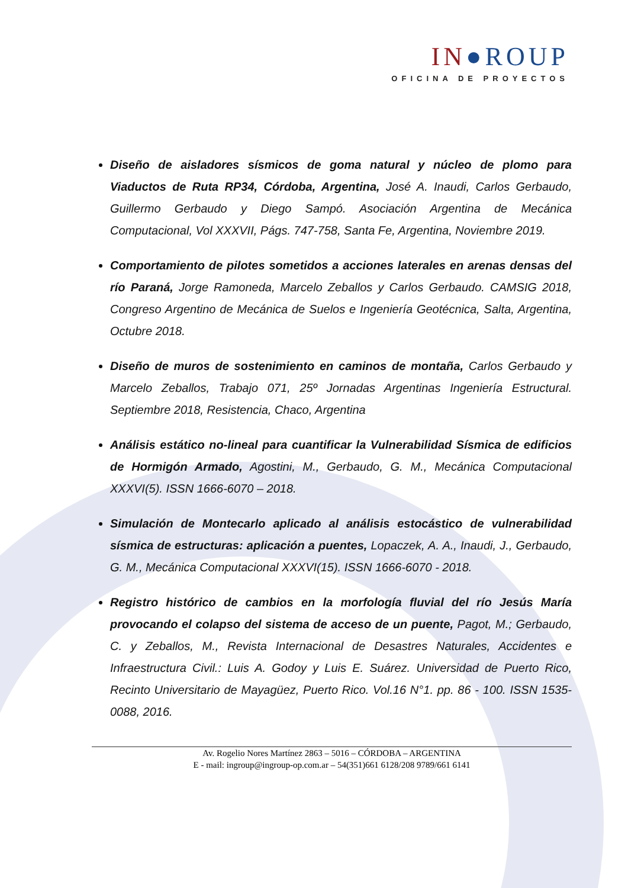IN●ROUP
OFICINA DE PROYECTOS
Diseño de aisladores sísmicos de goma natural y núcleo de plomo para Viaductos de Ruta RP34, Córdoba, Argentina, José A. Inaudi, Carlos Gerbaudo, Guillermo Gerbaudo y Diego Sampó. Asociación Argentina de Mecánica Computacional, Vol XXXVII, Págs. 747-758, Santa Fe, Argentina, Noviembre 2019.
Comportamiento de pilotes sometidos a acciones laterales en arenas densas del río Paraná, Jorge Ramoneda, Marcelo Zeballos y Carlos Gerbaudo. CAMSIG 2018, Congreso Argentino de Mecánica de Suelos e Ingeniería Geotécnica, Salta, Argentina, Octubre 2018.
Diseño de muros de sostenimiento en caminos de montaña, Carlos Gerbaudo y Marcelo Zeballos, Trabajo 071, 25º Jornadas Argentinas Ingeniería Estructural. Septiembre 2018, Resistencia, Chaco, Argentina
Análisis estático no-lineal para cuantificar la Vulnerabilidad Sísmica de edificios de Hormigón Armado, Agostini, M., Gerbaudo, G. M., Mecánica Computacional XXXVI(5). ISSN 1666-6070 – 2018.
Simulación de Montecarlo aplicado al análisis estocástico de vulnerabilidad sísmica de estructuras: aplicación a puentes, Lopaczek, A. A., Inaudi, J., Gerbaudo, G. M., Mecánica Computacional XXXVI(15). ISSN 1666-6070 - 2018.
Registro histórico de cambios en la morfología fluvial del río Jesús María provocando el colapso del sistema de acceso de un puente, Pagot, M.; Gerbaudo, C. y Zeballos, M., Revista Internacional de Desastres Naturales, Accidentes e Infraestructura Civil.: Luis A. Godoy y Luis E. Suárez. Universidad de Puerto Rico, Recinto Universitario de Mayagüez, Puerto Rico. Vol.16 N°1. pp. 86 - 100. ISSN 1535-0088, 2016.
Av. Rogelio Nores Martínez 2863 – 5016 – CÓRDOBA – ARGENTINA
E - mail: ingroup@ingroup-op.com.ar – 54(351)661 6128/208 9789/661 6141